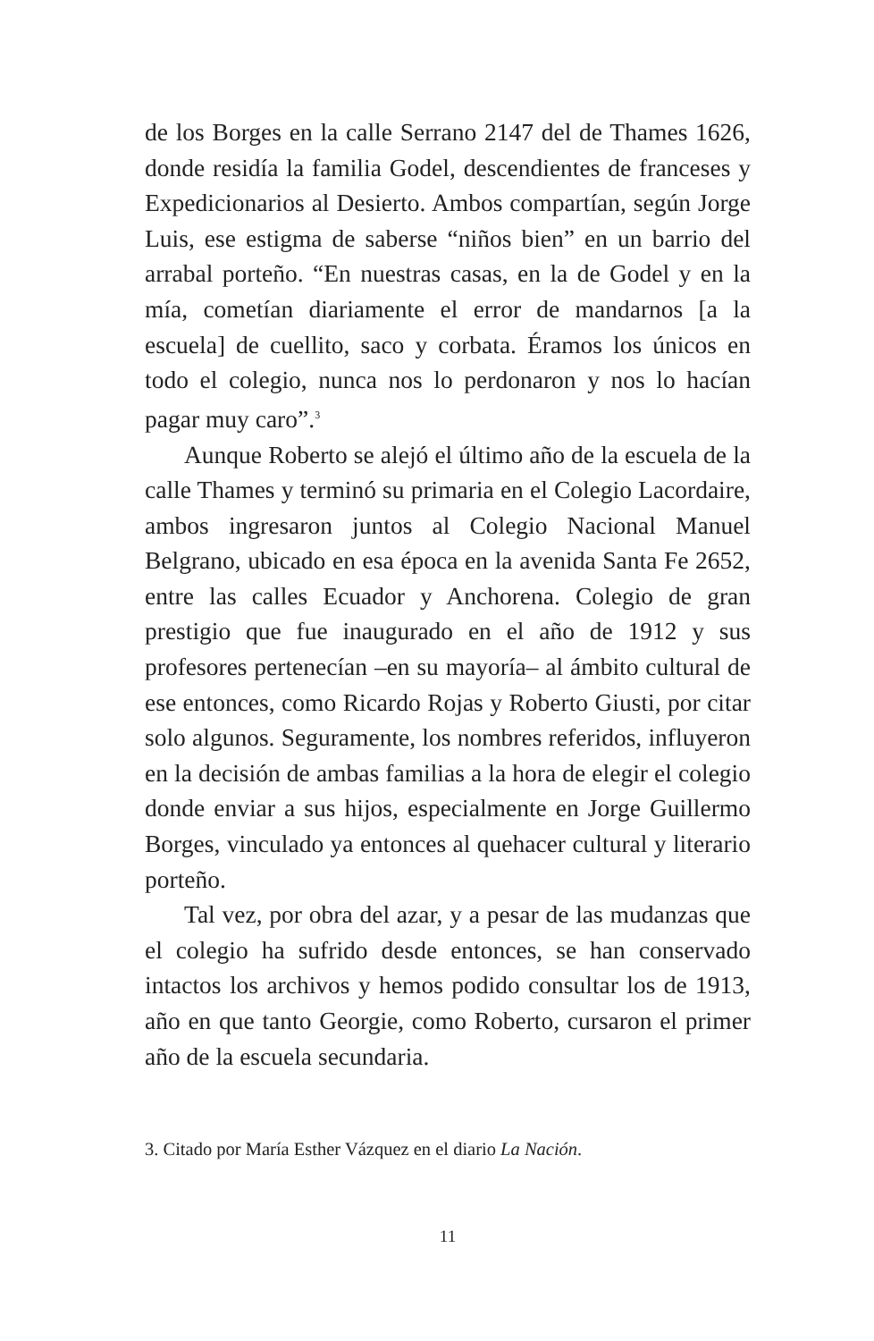de los Borges en la calle Serrano 2147 del de Thames 1626, donde residía la familia Godel, descendientes de franceses y Expedicionarios al Desierto. Ambos compartían, según Jorge Luis, ese estigma de saberse “niños bien” en un barrio del arrabal porteño. “En nuestras casas, en la de Godel y en la mía, cometían diariamente el error de mandarnos [a la escuela] de cuellito, saco y corbata. Éramos los únicos en todo el colegio, nunca nos lo perdonaron y nos lo hacían pagar muy caro”.<sup>3</sup>
Aunque Roberto se alejó el último año de la escuela de la calle Thames y terminó su primaria en el Colegio Lacordaire, ambos ingresaron juntos al Colegio Nacional Manuel Belgrano, ubicado en esa época en la avenida Santa Fe 2652, entre las calles Ecuador y Anchorena. Colegio de gran prestigio que fue inaugurado en el año de 1912 y sus profesores pertenecían –en su mayoría– al ámbito cultural de ese entonces, como Ricardo Rojas y Roberto Giusti, por citar solo algunos. Seguramente, los nombres referidos, influyeron en la decisión de ambas familias a la hora de elegir el colegio donde enviar a sus hijos, especialmente en Jorge Guillermo Borges, vinculado ya entonces al quehacer cultural y literario porteño.
Tal vez, por obra del azar, y a pesar de las mudanzas que el colegio ha sufrido desde entonces, se han conservado intactos los archivos y hemos podido consultar los de 1913, año en que tanto Georgie, como Roberto, cursaron el primer año de la escuela secundaria.
3. Citado por María Esther Vázquez en el diario La Nación.
11